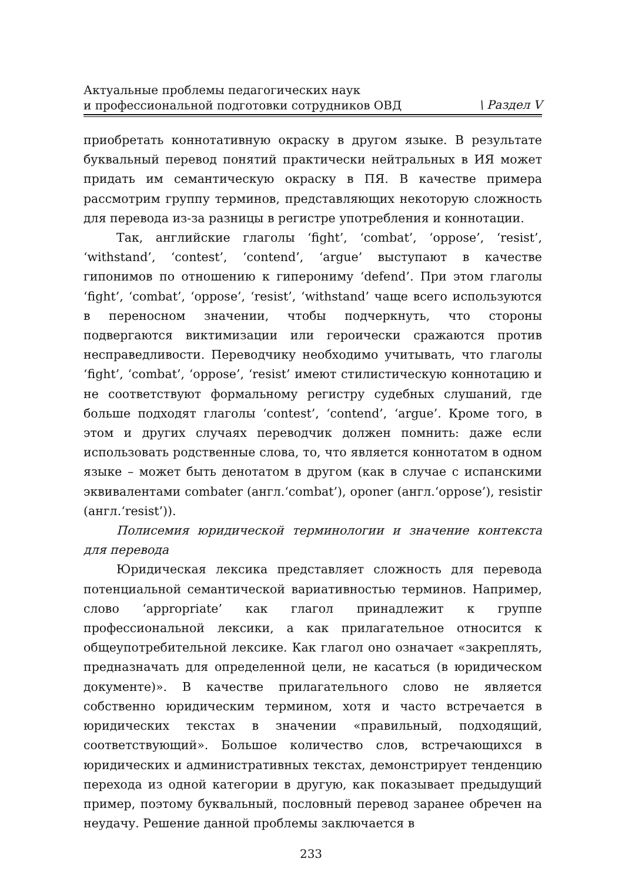Актуальные проблемы педагогических наук
и профессиональной подготовки сотрудников ОВД
\ Раздел V
приобретать коннотативную окраску в другом языке. В результате буквальный перевод понятий практически нейтральных в ИЯ может придать им семантическую окраску в ПЯ. В качестве примера рассмотрим группу терминов, представляющих некоторую сложность для перевода из-за разницы в регистре употребления и коннотации.
Так, английские глаголы ‘fight’, ‘combat’, ‘oppose’, ‘resist’, ‘withstand’, ‘contest’, ‘contend’, ‘argue’ выступают в качестве гипонимов по отношению к гиперониму ‘defend’. При этом глаголы ‘fight’, ‘combat’, ‘oppose’, ‘resist’, ‘withstand’ чаще всего используются в переносном значении, чтобы подчеркнуть, что стороны подвергаются виктимизации или героически сражаются против несправедливости. Переводчику необходимо учитывать, что глаголы ‘fight’, ‘combat’, ‘oppose’, ‘resist’ имеют стилистическую коннотацию и не соответствуют формальному регистру судебных слушаний, где больше подходят глаголы ‘contest’, ‘contend’, ‘argue’. Кроме того, в этом и других случаях переводчик должен помнить: даже если использовать родственные слова, то, что является коннотатом в одном языке – может быть денотатом в другом (как в случае с испанскими эквивалентами combater (англ.‘combat’), oponer (англ.‘oppose’), resistir (англ.‘resist’)).
Полисемия юридической терминологии и значение контекста для перевода
Юридическая лексика представляет сложность для перевода потенциальной семантической вариативностью терминов. Например, слово ‘appropriate’ как глагол принадлежит к группе профессиональной лексики, а как прилагательное относится к общеупотребительной лексике. Как глагол оно означает «закреплять, предназначать для определенной цели, не касаться (в юридическом документе)». В качестве прилагательного слово не является собственно юридическим термином, хотя и часто встречается в юридических текстах в значении «правильный, подходящий, соответствующий». Большое количество слов, встречающихся в юридических и административных текстах, демонстрирует тенденцию перехода из одной категории в другую, как показывает предыдущий пример, поэтому буквальный, пословный перевод заранее обречен на неудачу. Решение данной проблемы заключается в
233